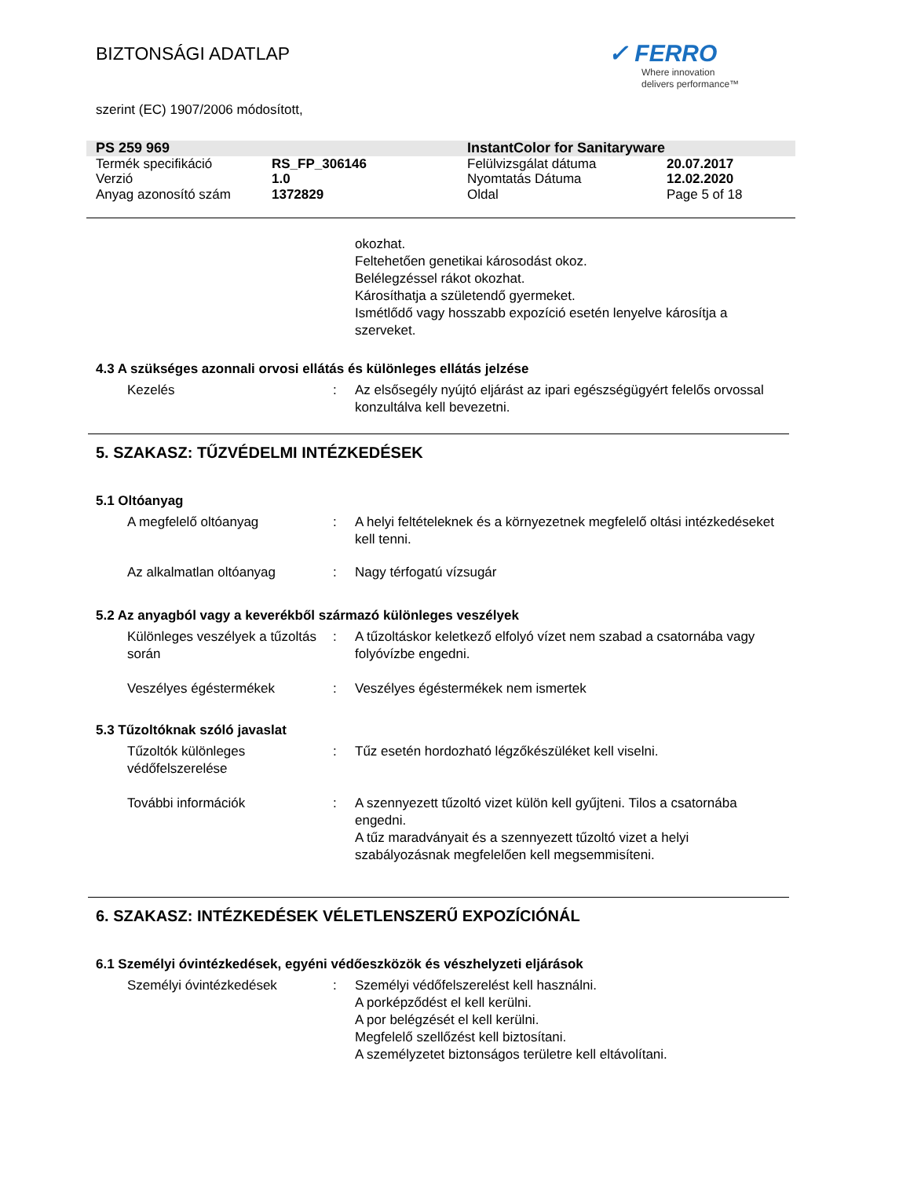BIZTONSÁGI ADATLAP
✓ FERRO
Where innovation
delivers performance™
szerint (EC) 1907/2006 módosított,
| PS 259 969 | | InstantColor for Sanitaryware | |
| Termék specifikáció | RS_FP_306146 | Felülvizsgálat dátuma | 20.07.2017 |
| Verzió | 1.0 | Nyomtatás Dátuma | 12.02.2020 |
| Anyag azonosító szám | 1372829 | Oldal | Page 5 of 18 |
okozhat.
Feltehetően genetikai károsodást okoz.
Belélegzéssel rákot okozhat.
Károsíthatja a születendő gyermeket.
Ismétlődő vagy hosszabb expozíció esetén lenyelve károsítja a szerveket.
4.3 A szükséges azonnali orvosi ellátás és különleges ellátás jelzése
Kezelés : Az elsősegély nyújtó eljárást az ipari egészségügyért felelős orvossal konzultálva kell bevezetni.
5. SZAKASZ: TŰZVÉDELMI INTÉZKEDÉSEK
5.1 Oltóanyag
A megfelelő oltóanyag : A helyi feltételeknek és a környezetnek megfelelő oltási intézkedéseket kell tenni.
Az alkalmatlan oltóanyag : Nagy térfogatú vízsugár
5.2 Az anyagból vagy a keverékből származó különleges veszélyek
Különleges veszélyek a tűzoltás során
: A tűzoltáskor keletkező elfolyó vízet nem szabad a csatornába vagy folyóvízbe engedni.
Veszélyes égéstermékek : Veszélyes égéstermékek nem ismertek
5.3 Tűzoltóknak szóló javaslat
Tűzoltók különleges védőfelszerelése
: Tűz esetén hordozható légzőkészüléket kell viselni.
További információk : A szennyezett tűzoltó vizet külön kell gyűjteni. Tilos a csatornába engedni.
A tűz maradványait és a szennyezett tűzoltó vizet a helyi szabályozásnak megfelelően kell megsemmisíteni.
6. SZAKASZ: INTÉZKEDÉSEK VÉLETLENSZERŰ EXPOZÍCIÓNÁL
6.1 Személyi óvintézkedések, egyéni védőeszközök és vészhelyzeti eljárások
Személyi óvintézkedések : Személyi védőfelszerelést kell használni.
A porképződést el kell kerülni.
A por belégzését el kell kerülni.
Megfelelő szellőzést kell biztosítani.
A személyzetet biztonságos területre kell eltávolítani.